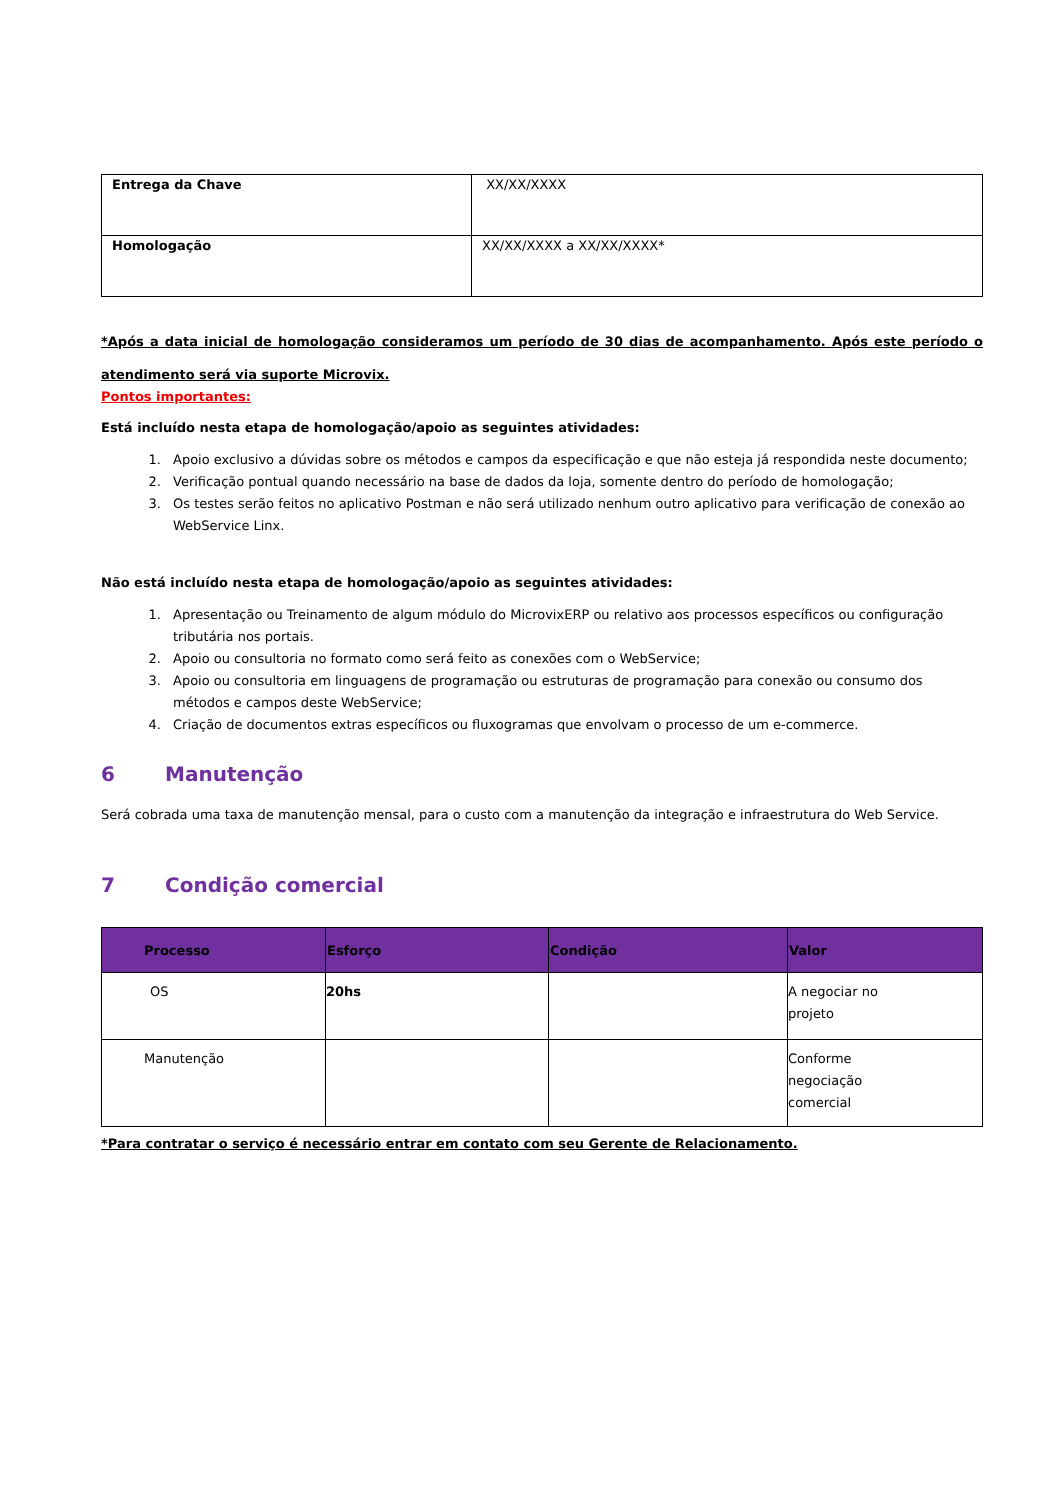| Entrega da Chave | XX/XX/XXXX |
| Homologação | XX/XX/XXXX a XX/XX/XXXX* |
*Após a data inicial de homologação consideramos um período de 30 dias de acompanhamento. Após este período o atendimento será via suporte Microvix.
Pontos importantes:
Está incluído nesta etapa de homologação/apoio as seguintes atividades:
1. Apoio exclusivo a dúvidas sobre os métodos e campos da especificação e que não esteja já respondida neste documento;
2. Verificação pontual quando necessário na base de dados da loja, somente dentro do período de homologação;
3. Os testes serão feitos no aplicativo Postman e não será utilizado nenhum outro aplicativo para verificação de conexão ao WebService Linx.
Não está incluído nesta etapa de homologação/apoio as seguintes atividades:
1. Apresentação ou Treinamento de algum módulo do MicrovixERP ou relativo aos processos específicos ou configuração tributária nos portais.
2. Apoio ou consultoria no formato como será feito as conexões com o WebService;
3. Apoio ou consultoria em linguagens de programação ou estruturas de programação para conexão ou consumo dos métodos e campos deste WebService;
4. Criação de documentos extras específicos ou fluxogramas que envolvam o processo de um e-commerce.
6 Manutenção
Será cobrada uma taxa de manutenção mensal, para o custo com a manutenção da integração e infraestrutura do Web Service.
7 Condição comercial
| Processo | Esforço | Condição | Valor |
| --- | --- | --- | --- |
| OS | 20hs | | A negociar no projeto |
| Manutenção | | | Conforme negociação comercial |
*Para contratar o serviço é necessário entrar em contato com seu Gerente de Relacionamento.